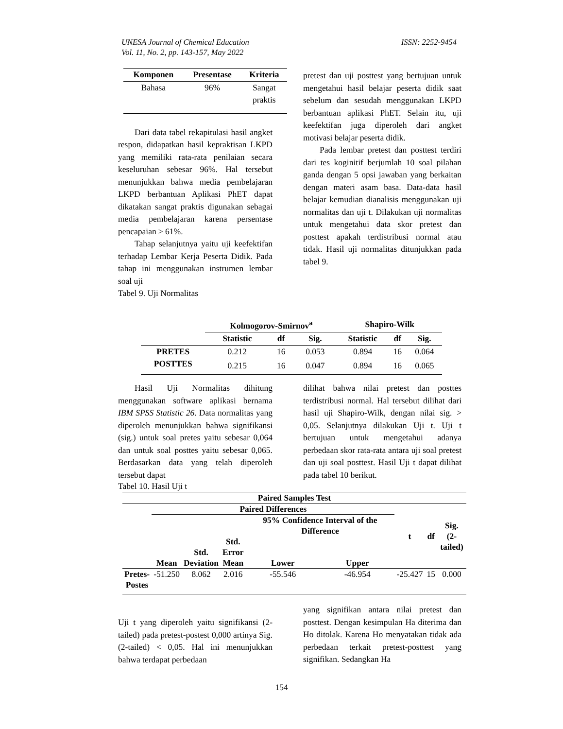ISSN: 2252-9454 UNESA Journal of Chemical Education
Vol. 11, No. 2, pp. 143-157, May 2022
| Komponen | Presentase | Kriteria |
| --- | --- | --- |
| Bahasa | 96% | Sangat praktis |
Dari data tabel rekapitulasi hasil angket respon, didapatkan hasil kepraktisan LKPD yang memiliki rata-rata penilaian secara keseluruhan sebesar 96%. Hal tersebut menunjukkan bahwa media pembelajaran LKPD berbantuan Aplikasi PhET dapat dikatakan sangat praktis digunakan sebagai media pembelajaran karena persentase pencapaian ≥ 61%.
Tahap selanjutnya yaitu uji keefektifan terhadap Lembar Kerja Peserta Didik. Pada tahap ini menggunakan instrumen lembar soal uji
Tabel 9. Uji Normalitas
pretest dan uji posttest yang bertujuan untuk mengetahui hasil belajar peserta didik saat sebelum dan sesudah menggunakan LKPD berbantuan aplikasi PhET. Selain itu, uji keefektifan juga diperoleh dari angket motivasi belajar peserta didik.
Pada lembar pretest dan posttest terdiri dari tes koginitif berjumlah 10 soal pilahan ganda dengan 5 opsi jawaban yang berkaitan dengan materi asam basa. Data-data hasil belajar kemudian dianalisis menggunakan uji normalitas dan uji t. Dilakukan uji normalitas untuk mengetahui data skor pretest dan posttest apakah terdistribusi normal atau tidak. Hasil uji normalitas ditunjukkan pada tabel 9.
| | Kolmogorov-Smirnov<sup>a</sup> | | | Shapiro-Wilk | | |
| --- | --- | --- | --- | --- | --- | --- |
| | Statistic | df | Sig. | Statistic | df | Sig. |
| PRETES | 0.212 | 16 | 0.053 | 0.894 | 16 | 0.064 |
| POSTTES | 0.215 | 16 | 0.047 | 0.894 | 16 | 0.065 |
Hasil Uji Normalitas dihitung menggunakan software aplikasi bernama IBM SPSS Statistic 26. Data normalitas yang diperoleh menunjukkan bahwa signifikansi (sig.) untuk soal pretes yaitu sebesar 0,064 dan untuk soal posttes yaitu sebesar 0,065. Berdasarkan data yang telah diperoleh tersebut dapat
Tabel 10. Hasil Uji t
dilihat bahwa nilai pretest dan posttes terdistribusi normal. Hal tersebut dilihat dari hasil uji Shapiro-Wilk, dengan nilai sig. > 0,05. Selanjutnya dilakukan Uji t. Uji t bertujuan untuk mengetahui adanya perbedaan skor rata-rata antara uji soal pretest dan uji soal posttest. Hasil Uji t dapat dilihat pada tabel 10 berikut.
| Paired Samples Test | | | | | | | | |
| --- | --- | --- | --- | --- | --- | --- | --- | --- |
| | Paired Differences | | | | | t | df | Sig. (2- tailed) |
| | | | | 95% Confidence Interval of the Difference | | | | |
| | Mean | Std. Deviation | Std. Error Mean | Lower | Upper | | | |
| Pretes- Postes | -51.250 | 8.062 | 2.016 | -55.546 | -46.954 | -25.427 | 15 | 0.000 |
Uji t yang diperoleh yaitu signifikansi (2-tailed) pada pretest-postest 0,000 artinya Sig. (2-tailed) < 0,05. Hal ini menunjukkan bahwa terdapat perbedaan
yang signifikan antara nilai pretest dan posttest. Dengan kesimpulan Ha diterima dan Ho ditolak. Karena Ho menyatakan tidak ada perbedaan terkait pretest-posttest yang signifikan. Sedangkan Ha
154